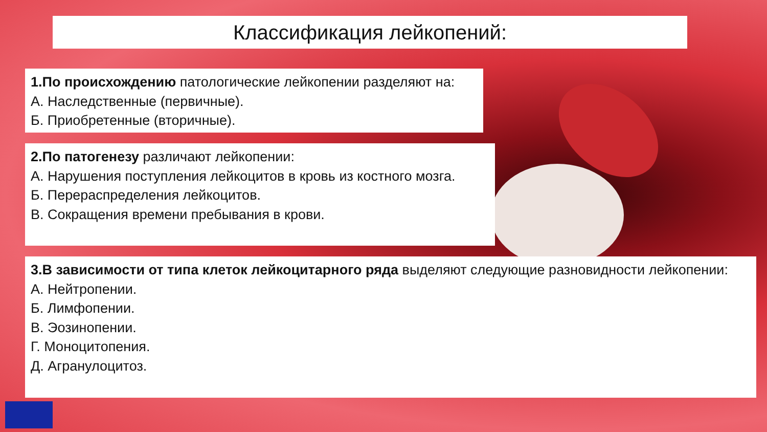Классификация лейкопений:
1.По происхождению патологические лейкопении разделяют на:
А. Наследственные (первичные).
Б. Приобретенные (вторичные).
2.По патогенезу различают лейкопении:
А. Нарушения поступления лейкоцитов в кровь из костного мозга.
Б. Перераспределения лейкоцитов.
В. Сокращения времени пребывания в крови.
3.В зависимости от типа клеток лейкоцитарного ряда выделяют следующие разновидности лейкопении:
А. Нейтропении.
Б. Лимфопении.
В. Эозинопении.
Г. Моноцитопения.
Д. Агранулоцитоз.